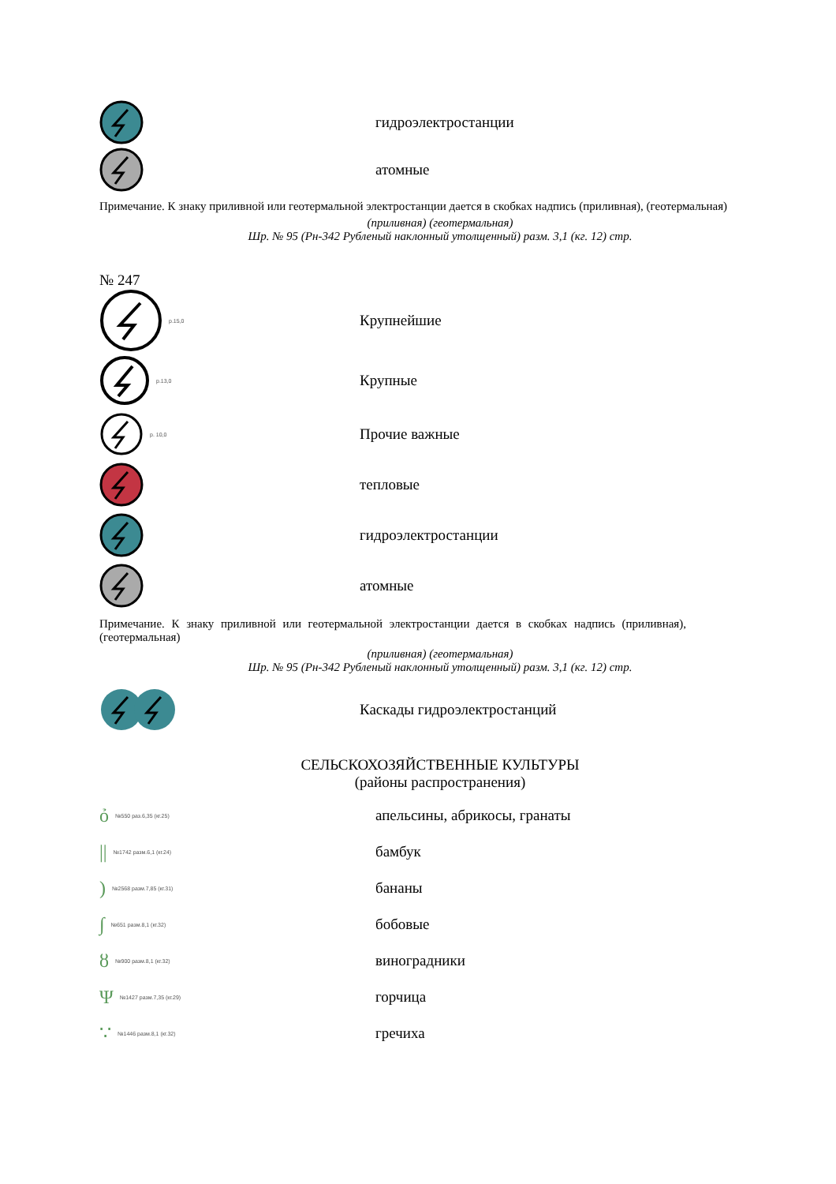гидроэлектростанции
атомные
Примечание. К знаку приливной или геотермальной электростанции дается в скобках надпись (приливная), (геотермальная)
(приливная) (геотермальная)
Шр. № 95 (Рн-342 Рубленый наклонный утолщенный) разм. 3,1 (кг. 12) стр.
№ 247
р.15,0
Крупнейшие
р.13,0
Крупные
р. 10,0
Прочие важные
тепловые
гидроэлектростанции
атомные
Примечание. К знаку приливной или геотермальной электростанции дается в скобках надпись (приливная), (геотермальная)
(приливная) (геотермальная)
Шр. № 95 (Рн-342 Рубленый наклонный утолщенный) разм. 3,1 (кг. 12) стр.
Каскады гидроэлектростанций
СЕЛЬСКОХОЗЯЙСТВЕННЫЕ КУЛЬТУРЫ
(районы распространения)
ỏ №550 раз.6,35 (кг.25)
апельсины, абрикосы, гранаты
|| №1742 разм.6,1 (кг.24)
бамбук
) №2568 разм.7,85 (кг.31)
бананы
∫ №651 разм.8,1 (кг.32)
бобовые
ȣ №900 разм.8,1 (кг.32)
виноградники
Ψ №1427 разм.7,35 (кг.29)
горчица
∵ №1446 разм.8,1 (кг.32)
гречиха